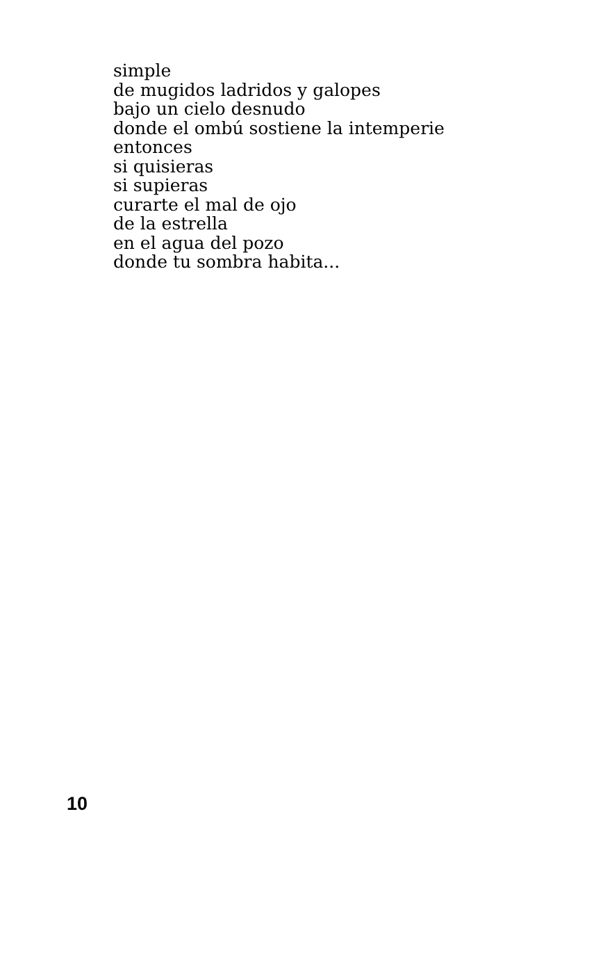simple
de mugidos ladridos y galopes
bajo un cielo desnudo
donde el ombú sostiene la intemperie
entonces
si quisieras
si supieras
curarte el mal de ojo
de la estrella
en el agua del pozo
donde tu sombra habita...
10